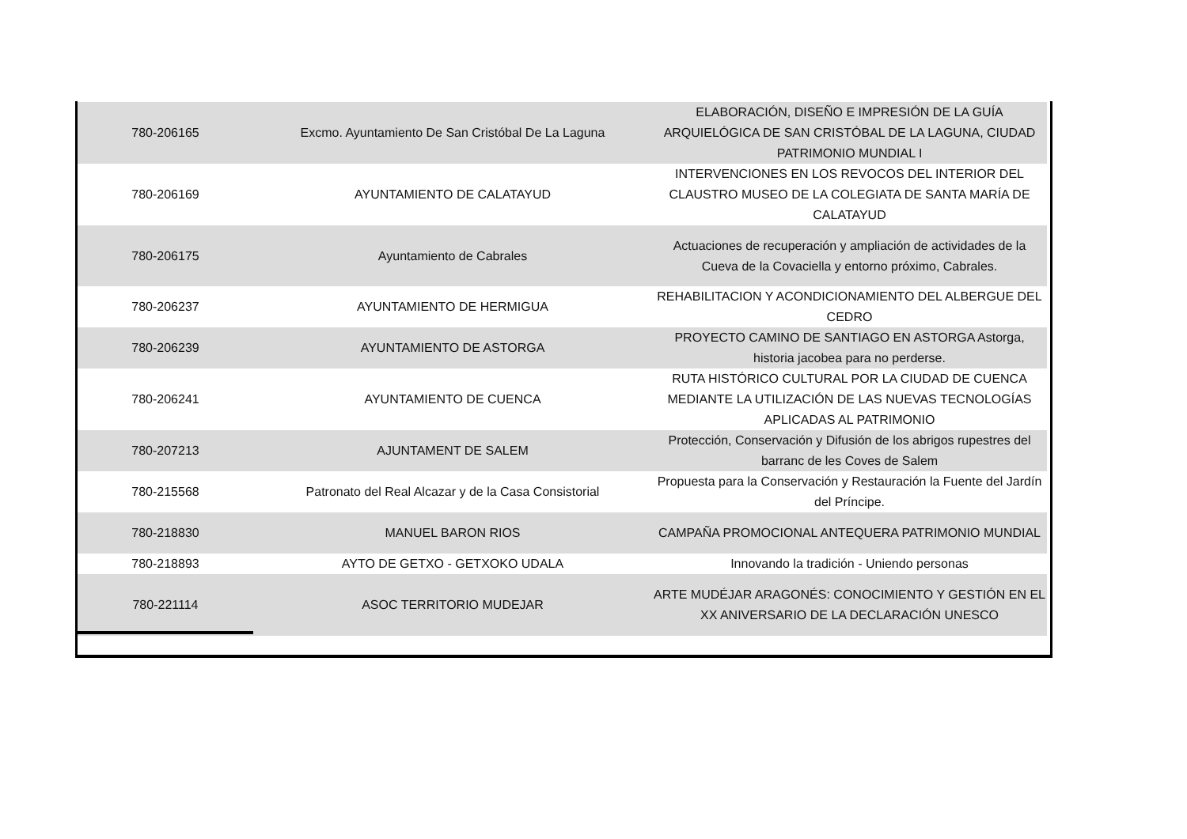| 780-206165 | Excmo. Ayuntamiento De San Cristóbal De La Laguna | ELABORACIÓN, DISEÑO E IMPRESIÓN DE LA GUÍA ARQUIELÓGICA DE SAN CRISTÓBAL DE LA LAGUNA, CIUDAD PATRIMONIO MUNDIAL I |
| 780-206169 | AYUNTAMIENTO DE CALATAYUD | INTERVENCIONES EN LOS REVOCOS DEL INTERIOR DEL CLAUSTRO MUSEO DE LA COLEGIATA DE SANTA MARÍA DE CALATAYUD |
| 780-206175 | Ayuntamiento de Cabrales | Actuaciones de recuperación y ampliación de actividades de la Cueva de la Covaciella y entorno próximo, Cabrales. |
| 780-206237 | AYUNTAMIENTO DE HERMIGUA | REHABILITACION Y ACONDICIONAMIENTO DEL ALBERGUE DEL CEDRO |
| 780-206239 | AYUNTAMIENTO DE ASTORGA | PROYECTO CAMINO DE SANTIAGO EN ASTORGA Astorga, historia jacobea para no perderse. |
| 780-206241 | AYUNTAMIENTO DE CUENCA | RUTA HISTÓRICO CULTURAL POR LA CIUDAD DE CUENCA MEDIANTE LA UTILIZACIÓN DE LAS NUEVAS TECNOLOGÍAS APLICADAS AL PATRIMONIO |
| 780-207213 | AJUNTAMENT DE SALEM | Protección, Conservación y Difusión de los abrigos rupestres del barranc de les Coves de Salem |
| 780-215568 | Patronato del Real Alcazar y de la Casa Consistorial | Propuesta para la Conservación y Restauración la Fuente del Jardín del Príncipe. |
| 780-218830 | MANUEL BARON RIOS | CAMPAÑA PROMOCIONAL ANTEQUERA PATRIMONIO MUNDIAL |
| 780-218893 | AYTO DE GETXO - GETXOKO UDALA | Innovando la tradición - Uniendo personas |
| 780-221114 | ASOC TERRITORIO MUDEJAR | ARTE MUDÉJAR ARAGONÉS: CONOCIMIENTO Y GESTIÓN EN EL XX ANIVERSARIO DE LA DECLARACIÓN UNESCO |